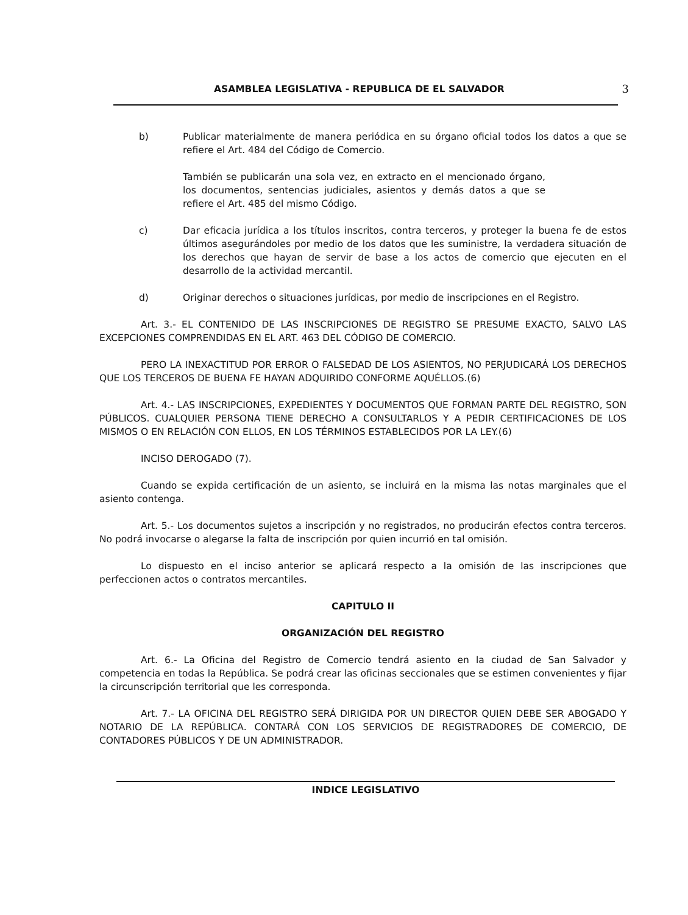ASAMBLEA LEGISLATIVA - REPUBLICA DE EL SALVADOR 3
b) Publicar materialmente de manera periódica en su órgano oficial todos los datos a que se refiere el Art. 484 del Código de Comercio.
También se publicarán una sola vez, en extracto en el mencionado órgano, los documentos, sentencias judiciales, asientos y demás datos a que se refiere el Art. 485 del mismo Código.
c) Dar eficacia jurídica a los títulos inscritos, contra terceros, y proteger la buena fe de estos últimos asegurándoles por medio de los datos que les suministre, la verdadera situación de los derechos que hayan de servir de base a los actos de comercio que ejecuten en el desarrollo de la actividad mercantil.
d) Originar derechos o situaciones jurídicas, por medio de inscripciones en el Registro.
Art. 3.- EL CONTENIDO DE LAS INSCRIPCIONES DE REGISTRO SE PRESUME EXACTO, SALVO LAS EXCEPCIONES COMPRENDIDAS EN EL ART. 463 DEL CÓDIGO DE COMERCIO.
PERO LA INEXACTITUD POR ERROR O FALSEDAD DE LOS ASIENTOS, NO PERJUDICARÁ LOS DERECHOS QUE LOS TERCEROS DE BUENA FE HAYAN ADQUIRIDO CONFORME AQUÉLLOS.(6)
Art. 4.- LAS INSCRIPCIONES, EXPEDIENTES Y DOCUMENTOS QUE FORMAN PARTE DEL REGISTRO, SON PÚBLICOS. CUALQUIER PERSONA TIENE DERECHO A CONSULTARLOS Y A PEDIR CERTIFICACIONES DE LOS MISMOS O EN RELACIÓN CON ELLOS, EN LOS TÉRMINOS ESTABLECIDOS POR LA LEY.(6)
INCISO DEROGADO (7).
Cuando se expida certificación de un asiento, se incluirá en la misma las notas marginales que el asiento contenga.
Art. 5.- Los documentos sujetos a inscripción y no registrados, no producirán efectos contra terceros. No podrá invocarse o alegarse la falta de inscripción por quien incurrió en tal omisión.
Lo dispuesto en el inciso anterior se aplicará respecto a la omisión de las inscripciones que perfeccionen actos o contratos mercantiles.
CAPITULO II
ORGANIZACIÓN DEL REGISTRO
Art. 6.- La Oficina del Registro de Comercio tendrá asiento en la ciudad de San Salvador y competencia en todas la República. Se podrá crear las oficinas seccionales que se estimen convenientes y fijar la circunscripción territorial que les corresponda.
Art. 7.- LA OFICINA DEL REGISTRO SERÁ DIRIGIDA POR UN DIRECTOR QUIEN DEBE SER ABOGADO Y NOTARIO DE LA REPÚBLICA. CONTARÁ CON LOS SERVICIOS DE REGISTRADORES DE COMERCIO, DE CONTADORES PÚBLICOS Y DE UN ADMINISTRADOR.
INDICE LEGISLATIVO